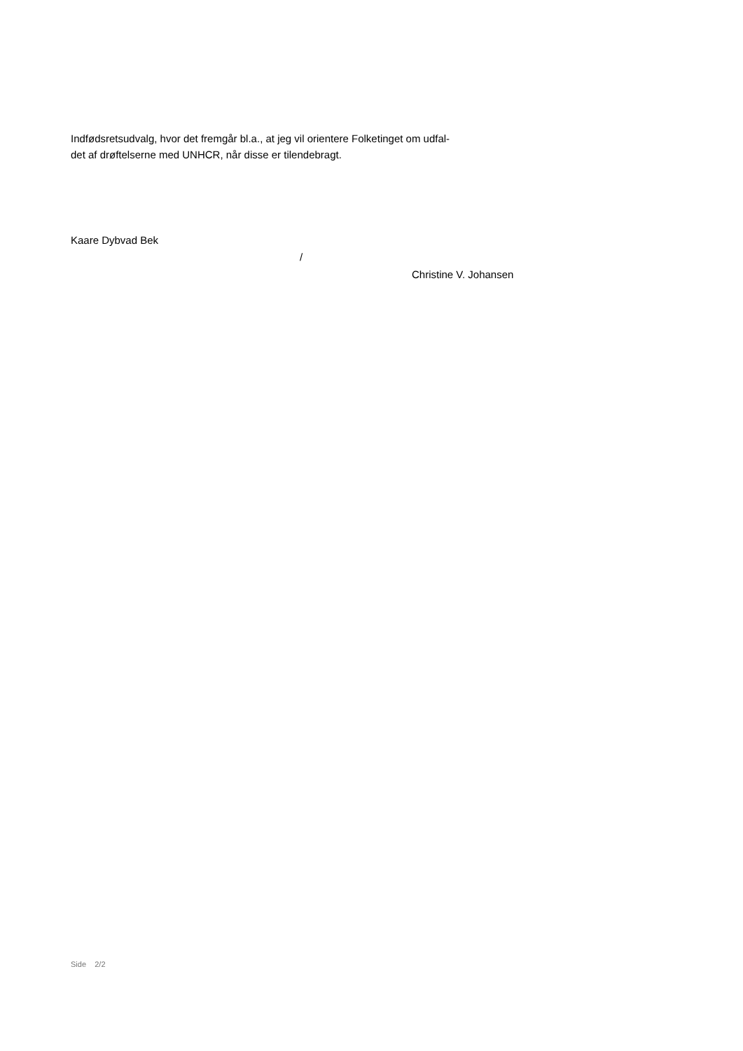Indfødsretsudvalg, hvor det fremgår bl.a., at jeg vil orientere Folketinget om udfal-
det af drøftelserne med UNHCR, når disse er tilendebragt.
Kaare Dybvad Bek
/
Christine V. Johansen
Side 2/2